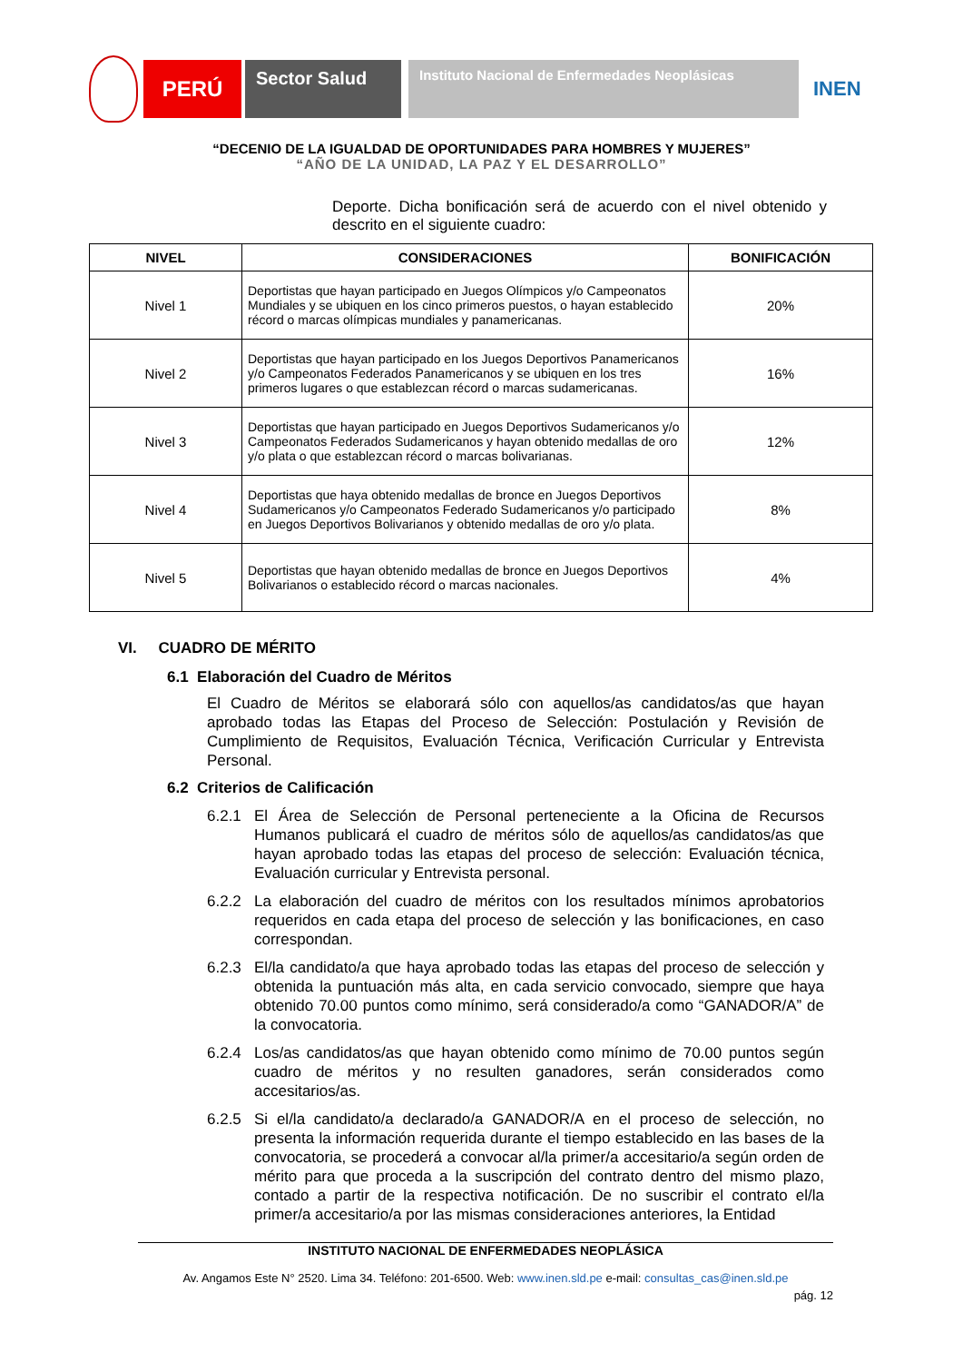PERÚ
Sector Salud
Instituto Nacional de Enfermedades Neoplásicas
INEN
“DECENIO DE LA IGUALDAD DE OPORTUNIDADES PARA HOMBRES Y MUJERES”
“AÑO DE LA UNIDAD, LA PAZ Y EL DESARROLLO”
Deporte. Dicha bonificación será de acuerdo con el nivel obtenido y descrito en el siguiente cuadro:
| NIVEL | CONSIDERACIONES | BONIFICACIÓN |
| --- | --- | --- |
| Nivel 1 | Deportistas que hayan participado en Juegos Olímpicos y/o Campeonatos Mundiales y se ubiquen en los cinco primeros puestos, o hayan establecido récord o marcas olímpicas mundiales y panamericanas. | 20% |
| Nivel 2 | Deportistas que hayan participado en los Juegos Deportivos Panamericanos y/o Campeonatos Federados Panamericanos y se ubiquen en los tres primeros lugares o que establezcan récord o marcas sudamericanas. | 16% |
| Nivel 3 | Deportistas que hayan participado en Juegos Deportivos Sudamericanos y/o Campeonatos Federados Sudamericanos y hayan obtenido medallas de oro y/o plata o que establezcan récord o marcas bolivarianas. | 12% |
| Nivel 4 | Deportistas que haya obtenido medallas de bronce en Juegos Deportivos Sudamericanos y/o Campeonatos Federado Sudamericanos y/o participado en Juegos Deportivos Bolivarianos y obtenido medallas de oro y/o plata. | 8% |
| Nivel 5 | Deportistas que hayan obtenido medallas de bronce en Juegos Deportivos Bolivarianos o establecido récord o marcas nacionales. | 4% |
VI. CUADRO DE MÉRITO
6.1 Elaboración del Cuadro de Méritos
El Cuadro de Méritos se elaborará sólo con aquellos/as candidatos/as que hayan aprobado todas las Etapas del Proceso de Selección: Postulación y Revisión de Cumplimiento de Requisitos, Evaluación Técnica, Verificación Curricular y Entrevista Personal.
6.2 Criterios de Calificación
6.2.1 El Área de Selección de Personal perteneciente a la Oficina de Recursos Humanos publicará el cuadro de méritos sólo de aquellos/as candidatos/as que hayan aprobado todas las etapas del proceso de selección: Evaluación técnica, Evaluación curricular y Entrevista personal.
6.2.2 La elaboración del cuadro de méritos con los resultados mínimos aprobatorios requeridos en cada etapa del proceso de selección y las bonificaciones, en caso correspondan.
6.2.3 El/la candidato/a que haya aprobado todas las etapas del proceso de selección y obtenida la puntuación más alta, en cada servicio convocado, siempre que haya obtenido 70.00 puntos como mínimo, será considerado/a como “GANADOR/A” de la convocatoria.
6.2.4 Los/as candidatos/as que hayan obtenido como mínimo de 70.00 puntos según cuadro de méritos y no resulten ganadores, serán considerados como accesitarios/as.
6.2.5 Si el/la candidato/a declarado/a GANADOR/A en el proceso de selección, no presenta la información requerida durante el tiempo establecido en las bases de la convocatoria, se procederá a convocar al/la primer/a accesitario/a según orden de mérito para que proceda a la suscripción del contrato dentro del mismo plazo, contado a partir de la respectiva notificación. De no suscribir el contrato el/la primer/a accesitario/a por las mismas consideraciones anteriores, la Entidad
INSTITUTO NACIONAL DE ENFERMEDADES NEOPLÁSICA
Av. Angamos Este N° 2520. Lima 34. Teléfono: 201-6500. Web: www.inen.sld.pe e-mail: consultas_cas@inen.sld.pe
pág. 12